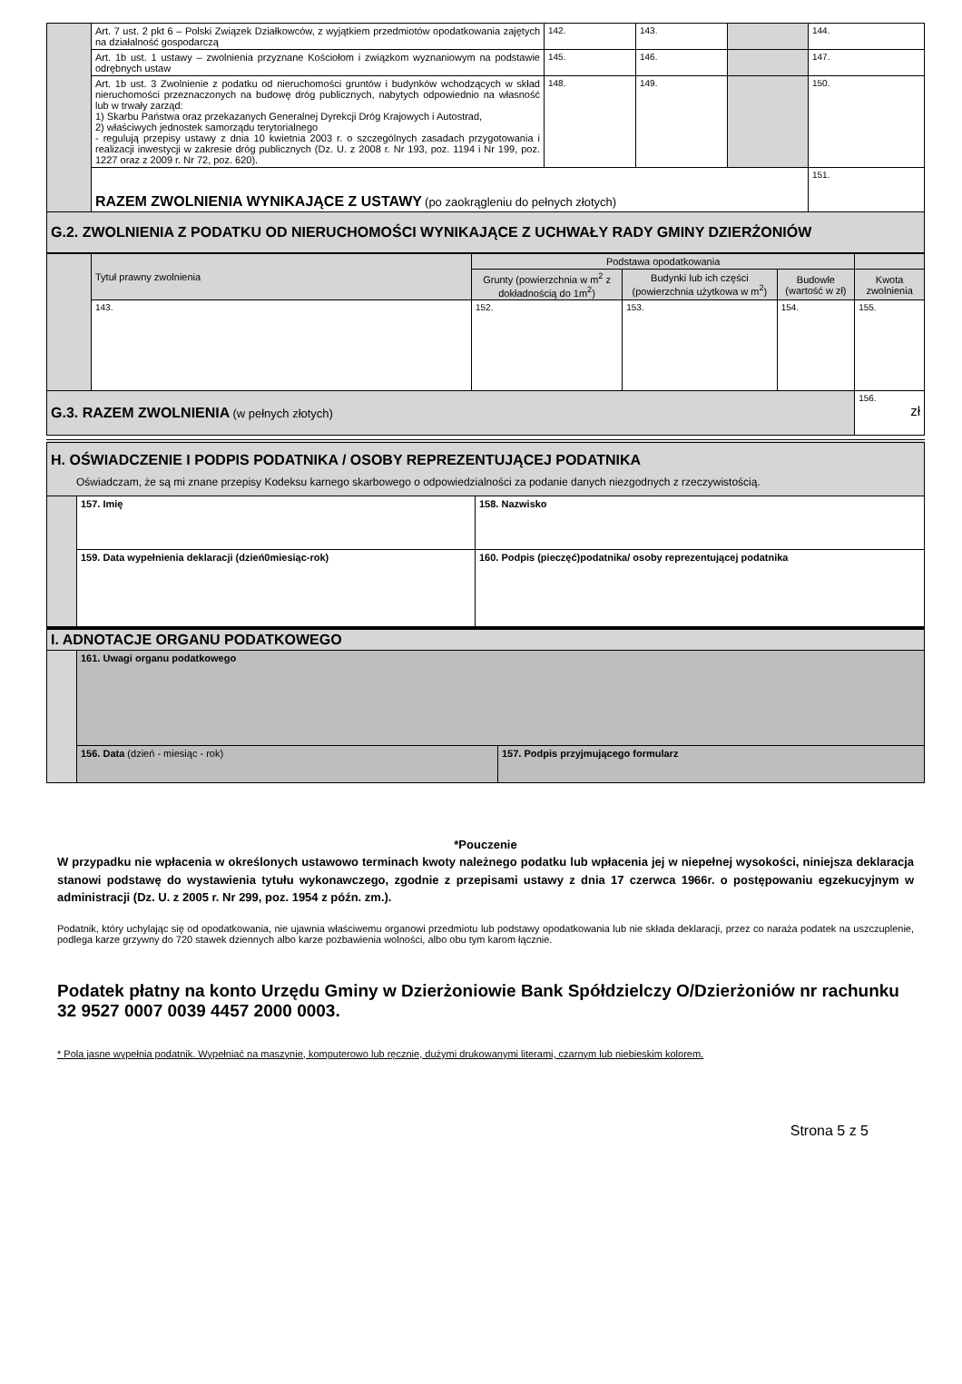| | Art. 7 ust. 2 pkt 6 – Polski Związek Działkowców, z wyjątkiem przedmiotów opodatkowania zajętych na działalność gospodarczą | 142. | 143. | | 144. |
| | Art. 1b ust. 1 ustawy – zwolnienia przyznane Kościołom i związkom wyznaniowym na podstawie odrębnych ustaw | 145. | 146. | | 147. |
| | Art. 1b ust. 3 Zwolnienie z podatku od nieruchomości gruntów i budynków wchodzących w skład nieruchomości przeznaczonych na budowę dróg publicznych, nabytych odpowiednio na własność lub w trwały zarząd: 1) Skarbu Państwa oraz przekazanych Generalnej Dyrekcji Dróg Krajowych i Autostrad, 2) właściwych jednostek samorządu terytorialnego - regulują przepisy ustawy z dnia 10 kwietnia 2003 r. o szczególnych zasadach przygotowania i realizacji inwestycji w zakresie dróg publicznych (Dz. U. z 2008 r. Nr 193, poz. 1194 i Nr 199, poz. 1227 oraz z 2009 r. Nr 72, poz. 620). | 148. | 149. | | 150. |
| | RAZEM ZWOLNIENIA WYNIKAJĄCE Z USTAWY (po zaokrągleniu do pełnych złotych) | | | | 151. |
| G.2. ZWOLNIENIA Z PODATKU OD NIERUCHOMOŚCI WYNIKAJĄCE Z UCHWAŁY RADY GMINY DZIERŻONIÓW | | | | | |
| | Tytuł prawny zwolnienia | Podstawa opodatkowania | | | |
| | | Grunty (powierzchnia w m<sup>2</sup> z dokładnością do 1m<sup>2</sup>) | Budynki lub ich części (powierzchnia użytkowa w m<sup>2</sup>) | Budowle (wartość w zł) | Kwota zwolnienia |
| | 143. | 152. | 153. | 154. | 155. |
| G.3. RAZEM ZWOLNIENIA (w pełnych złotych) | | | | | 156. zł |
| H. OŚWIADCZENIE I PODPIS PODATNIKA / OSOBY REPREZENTUJĄCEJ PODATNIKA Oświadczam, że są mi znane przepisy Kodeksu karnego skarbowego o odpowiedzialności za podanie danych niezgodnych z rzeczywistością. | | |
| | 157. Imię | 158. Nazwisko |
| | 159. Data wypełnienia deklaracji (dzień0miesiąc-rok) | 160. Podpis (pieczęć)podatnika/ osoby reprezentującej podatnika |
| I. ADNOTACJE ORGANU PODATKOWEGO | | |
| | 161. Uwagi organu podatkowego | |
| | 156. Data (dzień - miesiąc - rok) | 157. Podpis przyjmującego formularz |
*Pouczenie
W przypadku nie wpłacenia w określonych ustawowo terminach kwoty należnego podatku lub wpłacenia jej w niepełnej wysokości, niniejsza deklaracja stanowi podstawę do wystawienia tytułu wykonawczego, zgodnie z przepisami ustawy z dnia 17 czerwca 1966r. o postępowaniu egzekucyjnym w administracji (Dz. U. z 2005 r. Nr 299, poz. 1954 z późn. zm.).
Podatnik, który uchylając się od opodatkowania, nie ujawnia właściwemu organowi przedmiotu lub podstawy opodatkowania lub nie składa deklaracji, przez co naraża podatek na uszczuplenie, podlega karze grzywny do 720 stawek dziennych albo karze pozbawienia wolności, albo obu tym karom łącznie.
Podatek płatny na konto Urzędu Gminy w Dzierżoniowie Bank Spółdzielczy O/Dzierżoniów nr rachunku 32 9527 0007 0039 4457 2000 0003.
* Pola jasne wypełnia podatnik. Wypełniać na maszynie, komputerowo lub ręcznie, dużymi drukowanymi literami, czarnym lub niebieskim kolorem.
Strona 5 z 5